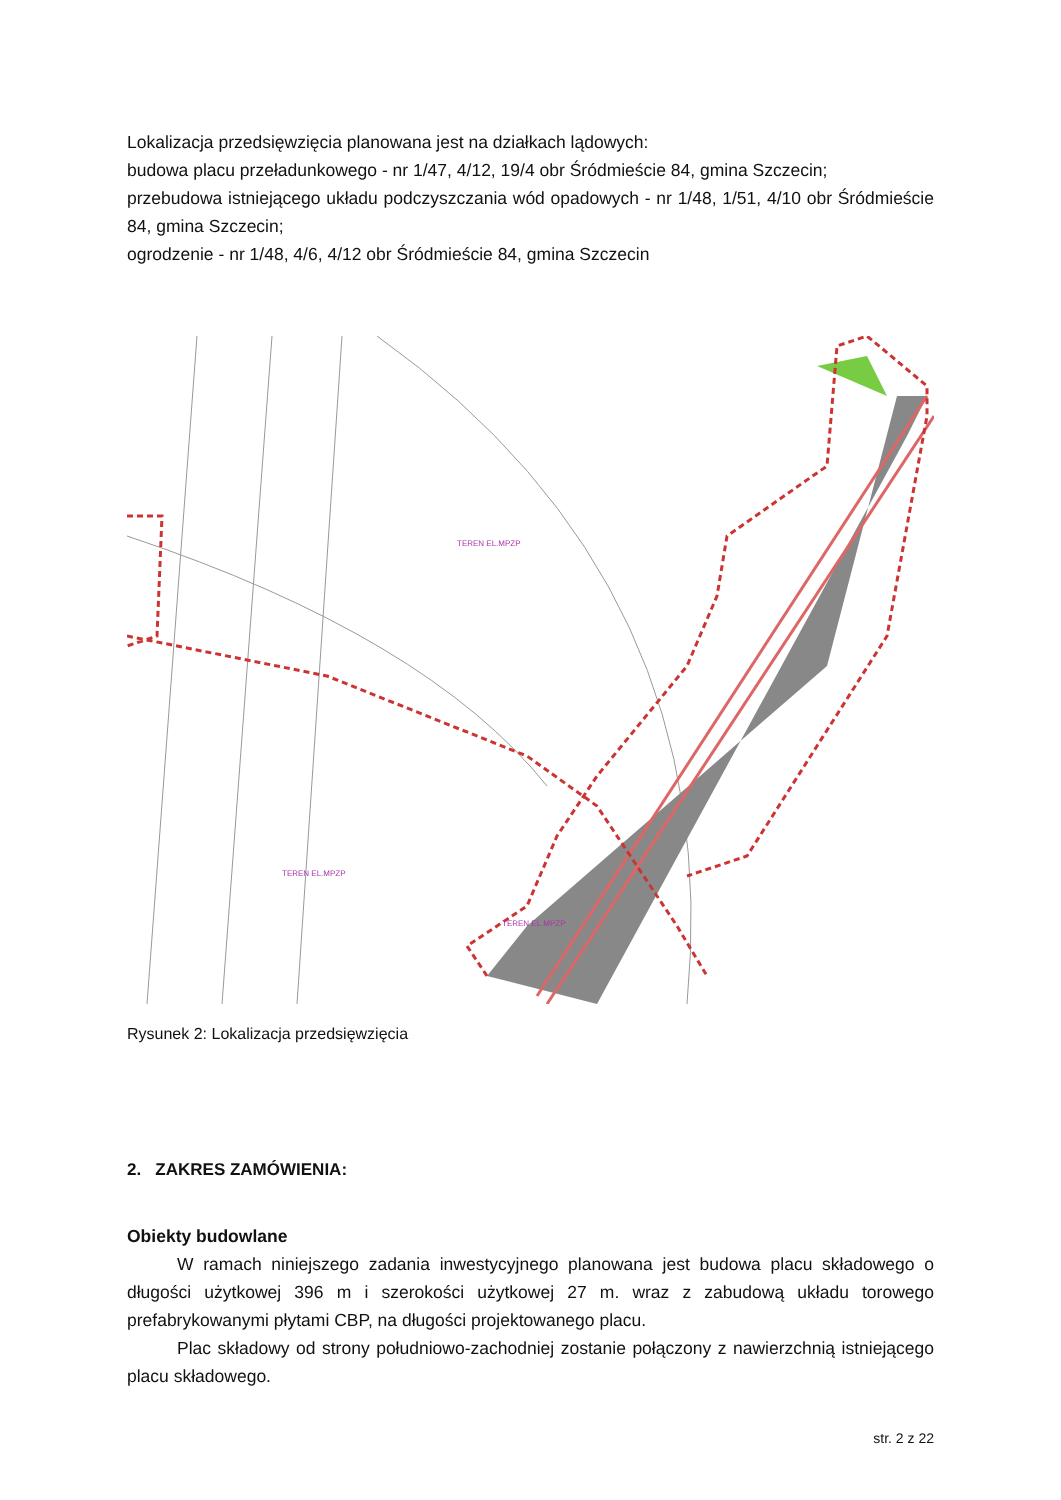Lokalizacja przedsięwzięcia planowana jest na działkach lądowych:
budowa placu przeładunkowego - nr 1/47, 4/12, 19/4 obr Śródmieście 84, gmina Szczecin;
przebudowa istniejącego układu podczyszczania wód opadowych - nr 1/48, 1/51, 4/10 obr Śródmieście 84, gmina Szczecin;
ogrodzenie - nr 1/48, 4/6, 4/12 obr Śródmieście 84, gmina Szczecin
TEREN EL.MPZP
TEREN EL.MPZP
TEREN EL.MPZP
Rysunek 2: Lokalizacja przedsięwzięcia
2. ZAKRES ZAMÓWIENIA:
Obiekty budowlane
W ramach niniejszego zadania inwestycyjnego planowana jest budowa placu składowego o długości użytkowej 396 m i szerokości użytkowej 27 m. wraz z zabudową układu torowego prefabrykowanymi płytami CBP, na długości projektowanego placu.
Plac składowy od strony południowo-zachodniej zostanie połączony z nawierzchnią istniejącego placu składowego.
str. 2 z 22